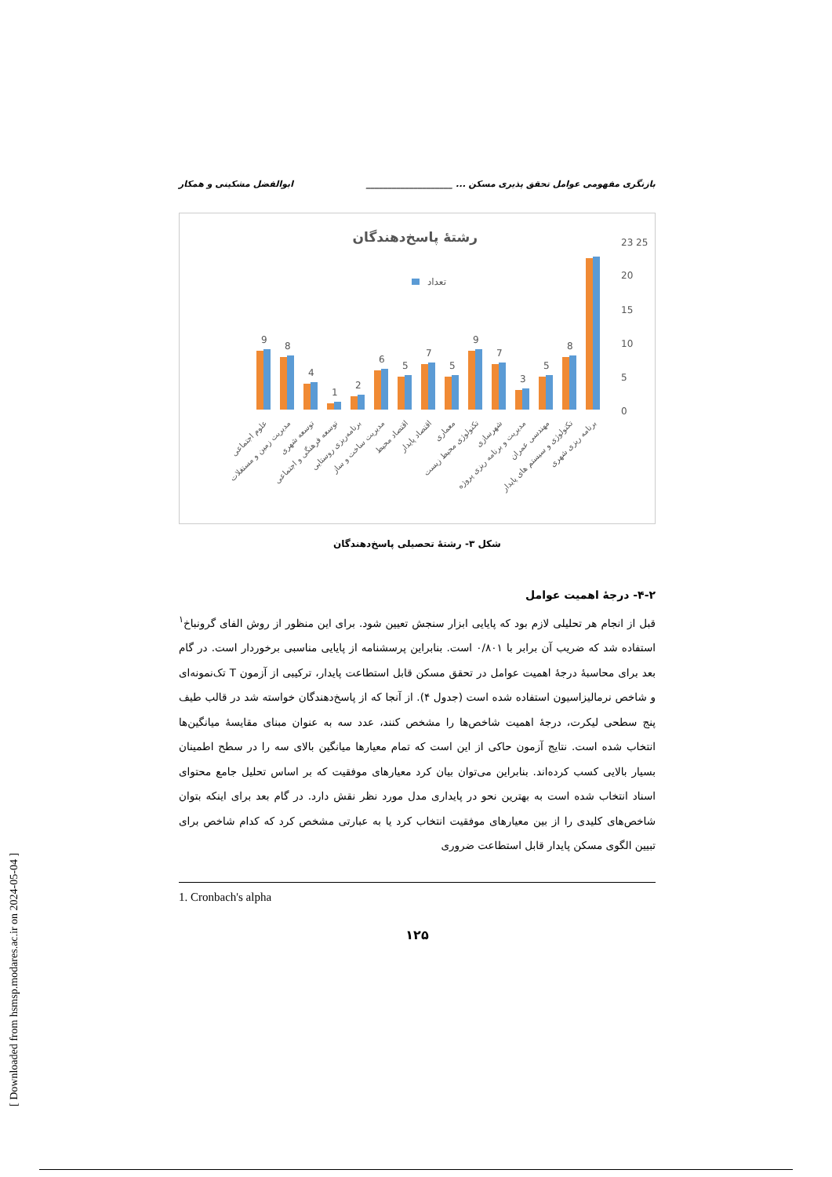بازنگری مفهومی عوامل تحقق پذیری مسکن ... ____________________ ابوالفضل مشکینی و همکار
رشتهٔ پاسخ‌دهندگان
تعداد
23 25
20
15
10
5
0
9
8
4
1
2
6
5
7
5
9
7
3
5
8
علوم اجتماعی
مدیریت زمین و مستغلات
توسعه شهری
توسعه فرهنگی و اجتماعی
برنامه‌ریزی روستایی
مدیریت ساخت و ساز
اقتصاد محیط
اقتصاد پایدار
معماری
تکنولوژی محیط زیست
شهرسازی
مدیریت و برنامه ریزی پروژه
مهندسی عمران
تکنولوژی و سیستم های پایدار
برنامه ریزی شهری
شکل ۳- رشتهٔ تحصیلی پاسخ‌دهندگان
۴-۲- درجهٔ اهمیت عوامل
قبل از انجام هر تحلیلی لازم بود که پایایی ابزار سنجش تعیین شود. برای این منظور از روش الفای گرونباخ<sup>۱</sup> استفاده شد که ضریب آن برابر با ۰/۸۰۱ است. بنابراین پرسشنامه از پایایی مناسبی برخوردار است. در گام بعد برای محاسبهٔ درجهٔ اهمیت عوامل در تحقق مسکن قابل استطاعت پایدار، ترکیبی از آزمون T تک‌نمونه‌ای و شاخص نرمالیزاسیون استفاده شده است (جدول ۴). از آنجا که از پاسخ‌دهندگان خواسته شد در قالب طیف پنج سطحی لیکرت، درجهٔ اهمیت شاخص‌ها را مشخص کنند، عدد سه به عنوان مبنای مقایسهٔ میانگین‌ها انتخاب شده است. نتایج آزمون حاکی از این است که تمام معیارها میانگین بالای سه را در سطح اطمینان بسیار بالایی کسب کرده‌اند. بنابراین می‌توان بیان کرد معیارهای موفقیت که بر اساس تحلیل جامع محتوای اسناد انتخاب شده است به بهترین نحو در پایداری مدل مورد نظر نقش دارد. در گام بعد برای اینکه بتوان شاخص‌های کلیدی را از بین معیارهای موفقیت انتخاب کرد یا به عبارتی مشخص کرد که کدام شاخص برای تبیین الگوی مسکن پایدار قابل استطاعت ضروری
1. Cronbach's alpha
۱۲۵
[ Downloaded from hsmsp.modares.ac.ir on 2024-05-04 ]